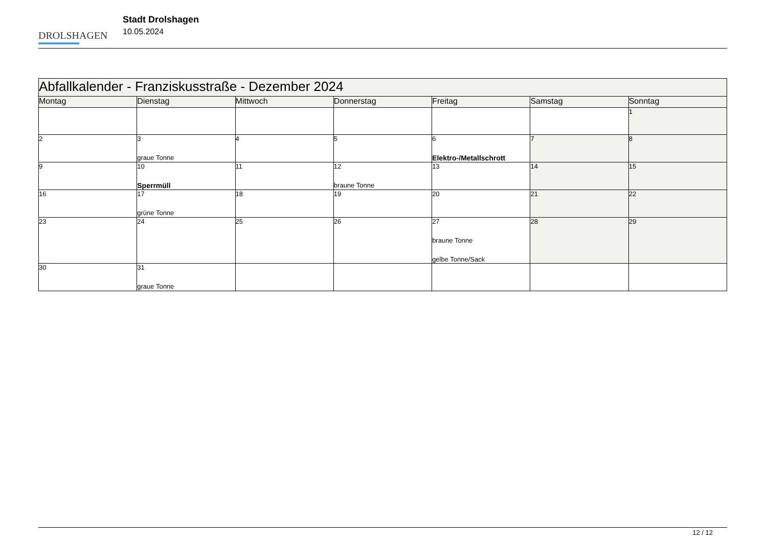DROLSHAGEN
Stadt Drolshagen
10.05.2024
| Abfallkalender - Franziskusstraße - Dezember 2024 | | | | | | |
| Montag | Dienstag | Mittwoch | Donnerstag | Freitag | Samstag | Sonntag |
| | | | | | | 1 |
| 2 | 3 graue Tonne | 4 | 5 | 6 Elektro-/Metallschrott | 7 | 8 |
| 9 | 10 Sperrmüll | 11 | 12 braune Tonne | 13 | 14 | 15 |
| 16 | 17 grüne Tonne | 18 | 19 | 20 | 21 | 22 |
| 23 | 24 | 25 | 26 | 27 braune Tonne gelbe Tonne/Sack | 28 | 29 |
| 30 | 31 graue Tonne | | | | | |
12 / 12